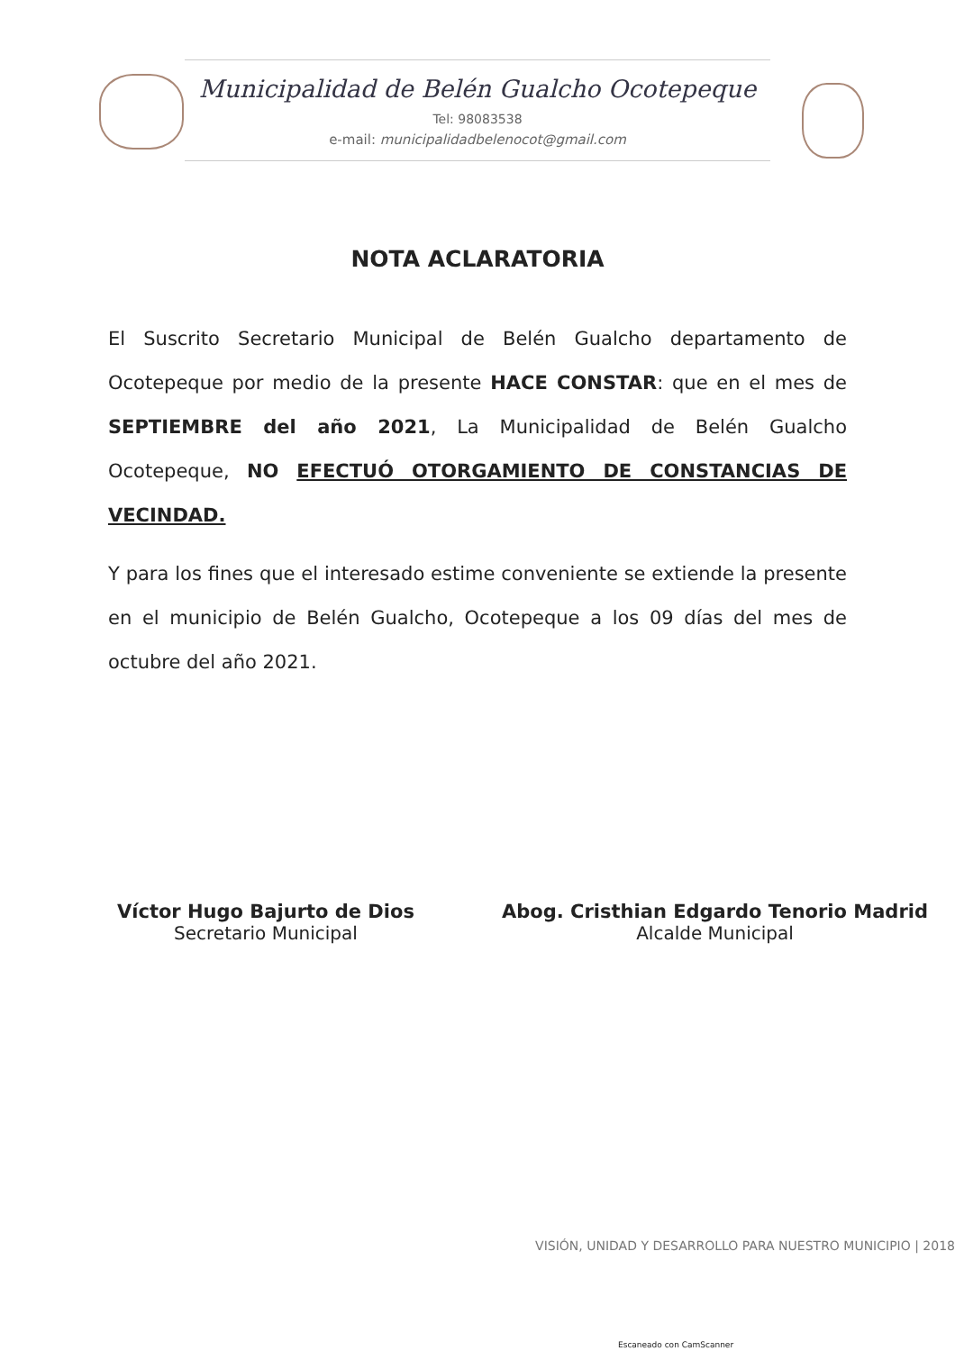Municipalidad de Belén Gualcho Ocotepeque
Tel: 98083538
e-mail: municipalidadbelenocot@gmail.com
NOTA ACLARATORIA
El Suscrito Secretario Municipal de Belén Gualcho departamento de Ocotepeque por medio de la presente HACE CONSTAR: que en el mes de SEPTIEMBRE del año 2021, La Municipalidad de Belén Gualcho Ocotepeque, NO EFECTUÓ OTORGAMIENTO DE CONSTANCIAS DE VECINDAD.
Y para los fines que el interesado estime conveniente se extiende la presente en el municipio de Belén Gualcho, Ocotepeque a los 09 días del mes de octubre del año 2021.
Víctor Hugo Bajurto de Dios
Secretario Municipal
Abog. Cristhian Edgardo Tenorio Madrid
Alcalde Municipal
VISIÓN, UNIDAD Y DESARROLLO PARA NUESTRO MUNICIPIO | 2018
Escaneado con CamScanner